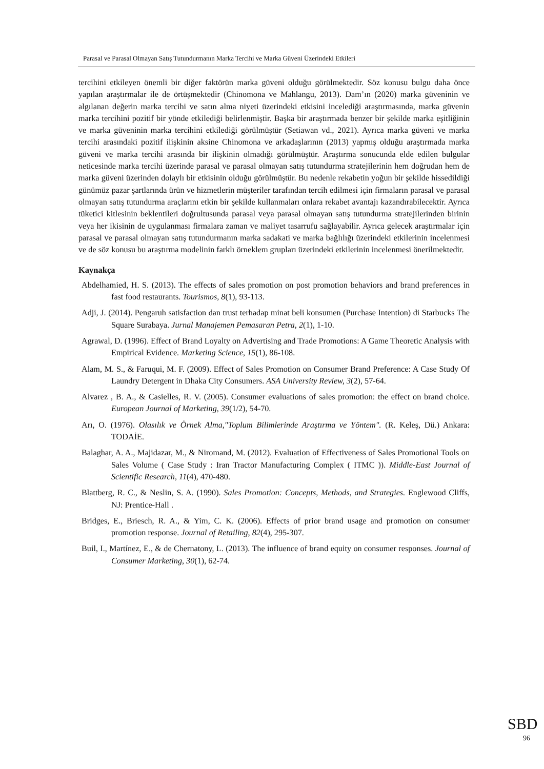Parasal ve Parasal Olmayan Satış Tutundurmanın Marka Tercihi ve Marka Güveni Üzerindeki Etkileri
tercihini etkileyen önemli bir diğer faktörün marka güveni olduğu görülmektedir. Söz konusu bulgu daha önce yapılan araştırmalar ile de örtüşmektedir (Chinomona ve Mahlangu, 2013). Dam’ın (2020) marka güveninin ve algılanan değerin marka tercihi ve satın alma niyeti üzerindeki etkisini incelediği araştırmasında, marka güvenin marka tercihini pozitif bir yönde etkilediği belirlenmiştir. Başka bir araştırmada benzer bir şekilde marka eşitliğinin ve marka güveninin marka tercihini etkilediği görülmüştür (Setiawan vd., 2021). Ayrıca marka güveni ve marka tercihi arasındaki pozitif ilişkinin aksine Chinomona ve arkadaşlarının (2013) yapmış olduğu araştırmada marka güveni ve marka tercihi arasında bir ilişkinin olmadığı görülmüştür. Araştırma sonucunda elde edilen bulgular neticesinde marka tercihi üzerinde parasal ve parasal olmayan satış tutundurma stratejilerinin hem doğrudan hem de marka güveni üzerinden dolaylı bir etkisinin olduğu görülmüştür. Bu nedenle rekabetin yoğun bir şekilde hissedildiği günümüz pazar şartlarında ürün ve hizmetlerin müşteriler tarafından tercih edilmesi için firmaların parasal ve parasal olmayan satış tutundurma araçlarını etkin bir şekilde kullanmaları onlara rekabet avantajı kazandırabilecektir. Ayrıca tüketici kitlesinin beklentileri doğrultusunda parasal veya parasal olmayan satış tutundurma stratejilerinden birinin veya her ikisinin de uygulanması firmalara zaman ve maliyet tasarrufu sağlayabilir. Ayrıca gelecek araştırmalar için parasal ve parasal olmayan satış tutundurmanın marka sadakati ve marka bağlılığı üzerindeki etkilerinin incelenmesi ve de söz konusu bu araştırma modelinin farklı örneklem grupları üzerindeki etkilerinin incelenmesi önerilmektedir.
Kaynakça
Abdelhamied, H. S. (2013). The effects of sales promotion on post promotion behaviors and brand preferences in fast food restaurants. Tourismos, 8(1), 93-113.
Adji, J. (2014). Pengaruh satisfaction dan trust terhadap minat beli konsumen (Purchase Intention) di Starbucks The Square Surabaya. Jurnal Manajemen Pemasaran Petra, 2(1), 1-10.
Agrawal, D. (1996). Effect of Brand Loyalty on Advertising and Trade Promotions: A Game Theoretic Analysis with Empirical Evidence. Marketing Science, 15(1), 86-108.
Alam, M. S., & Faruqui, M. F. (2009). Effect of Sales Promotion on Consumer Brand Preference: A Case Study Of Laundry Detergent in Dhaka City Consumers. ASA University Review, 3(2), 57-64.
Alvarez , B. A., & Casielles, R. V. (2005). Consumer evaluations of sales promotion: the effect on brand choice. European Journal of Marketing, 39(1/2), 54-70.
Arı, O. (1976). Olasılık ve Örnek Alma,"Toplum Bilimlerinde Araştırma ve Yöntem". (R. Keleş, Dü.) Ankara: TODAİE.
Balaghar, A. A., Majidazar, M., & Niromand, M. (2012). Evaluation of Effectiveness of Sales Promotional Tools on Sales Volume ( Case Study : Iran Tractor Manufacturing Complex ( ITMC )). Middle-East Journal of Scientific Research, 11(4), 470-480.
Blattberg, R. C., & Neslin, S. A. (1990). Sales Promotion: Concepts, Methods, and Strategies. Englewood Cliffs, NJ: Prentice-Hall .
Bridges, E., Briesch, R. A., & Yim, C. K. (2006). Effects of prior brand usage and promotion on consumer promotion response. Journal of Retailing, 82(4), 295-307.
Buil, I., Martínez, E., & de Chernatony, L. (2013). The influence of brand equity on consumer responses. Journal of Consumer Marketing, 30(1), 62-74.
SBD
96